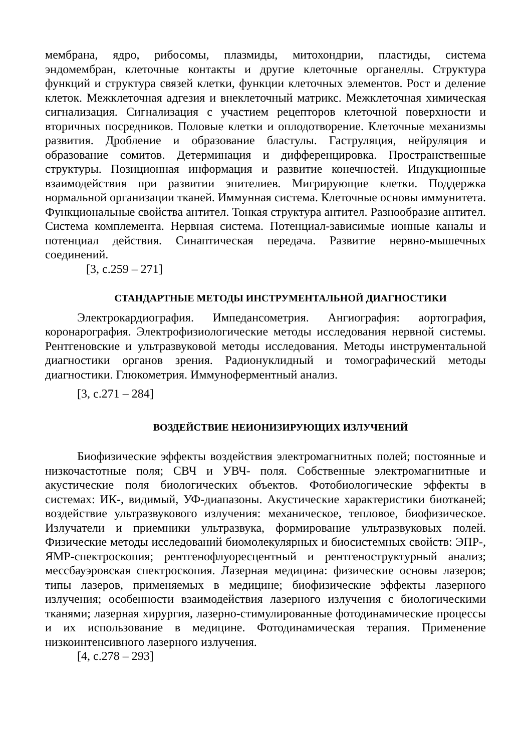мембрана, ядро, рибосомы, плазмиды, митохондрии, пластиды, система эндомембран, клеточные контакты и другие клеточные органеллы. Структура функций и структура связей клетки, функции клеточных элементов. Рост и деление клеток. Межклеточная адгезия и внеклеточный матрикс. Межклеточная химическая сигнализация. Сигнализация с участием рецепторов клеточной поверхности и вторичных посредников. Половые клетки и оплодотворение. Клеточные механизмы развития. Дробление и образование бластулы. Гаструляция, нейруляция и образование сомитов. Детерминация и дифференцировка. Пространственные структуры. Позиционная информация и развитие конечностей. Индукционные взаимодействия при развитии эпителиев. Мигрирующие клетки. Поддержка нормальной организации тканей. Иммунная система. Клеточные основы иммунитета. Функциональные свойства антител. Тонкая структура антител. Разнообразие антител. Система комплемента. Нервная система. Потенциал-зависимые ионные каналы и потенциал действия. Синаптическая передача. Развитие нервно-мышечных соединений.
[3, с.259 – 271]
СТАНДАРТНЫЕ МЕТОДЫ ИНСТРУМЕНТАЛЬНОЙ ДИАГНОСТИКИ
Электрокардиография. Импедансометрия. Ангиография: аортография, коронарография. Электрофизиологические методы исследования нервной системы. Рентгеновские и ультразвуковой методы исследования. Методы инструментальной диагностики органов зрения. Радионуклидный и томографический методы диагностики. Глюкометрия. Иммуноферментный анализ.
[3, с.271 – 284]
ВОЗДЕЙСТВИЕ НЕИОНИЗИРУЮЩИХ ИЗЛУЧЕНИЙ
Биофизические эффекты воздействия электромагнитных полей; постоянные и низкочастотные поля; СВЧ и УВЧ- поля. Собственные электромагнитные и акустические поля биологических объектов. Фотобиологические эффекты в системах: ИК-, видимый, УФ-диапазоны. Акустические характеристики биотканей; воздействие ультразвукового излучения: механическое, тепловое, биофизическое. Излучатели и приемники ультразвука, формирование ультразвуковых полей. Физические методы исследований биомолекулярных и биосистемных свойств: ЭПР-, ЯМР-спектроскопия; рентгенофлуоресцентный и рентгеноструктурный анализ; мессбауэровская спектроскопия. Лазерная медицина: физические основы лазеров; типы лазеров, применяемых в медицине; биофизические эффекты лазерного излучения; особенности взаимодействия лазерного излучения с биологическими тканями; лазерная хирургия, лазерно-стимулированные фотодинамические процессы и их использование в медицине. Фотодинамическая терапия. Применение низкоинтенсивного лазерного излучения.
[4, с.278 – 293]